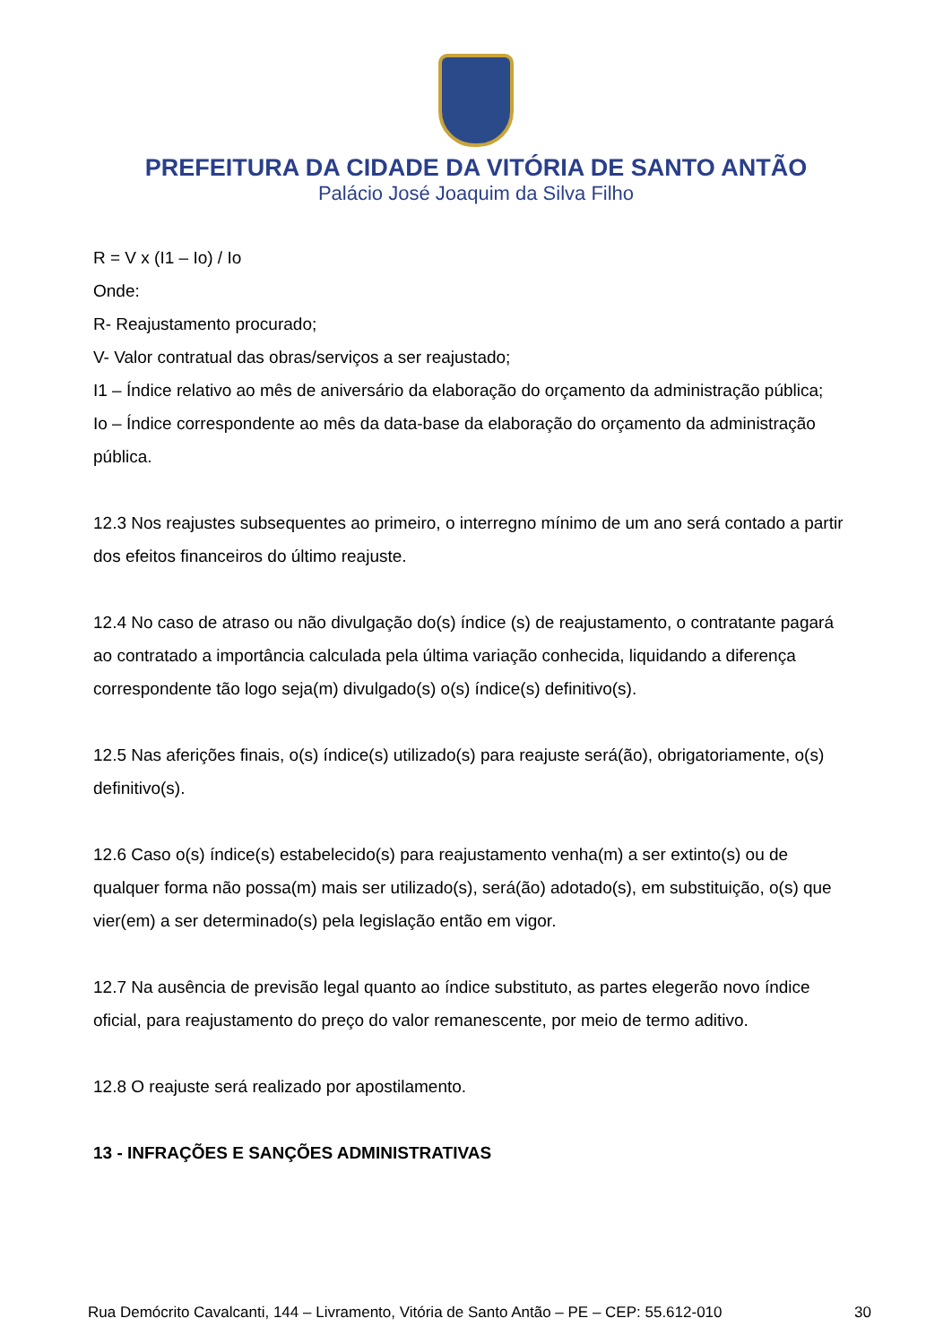PREFEITURA DA CIDADE DA VITÓRIA DE SANTO ANTÃO
Palácio José Joaquim da Silva Filho
R = V x (I1 – Io) / Io
Onde:
R- Reajustamento procurado;
V- Valor contratual das obras/serviços a ser reajustado;
I1 – Índice relativo ao mês de aniversário da elaboração do orçamento da administração pública;
Io – Índice correspondente ao mês da data-base da elaboração do orçamento da administração pública.
12.3 Nos reajustes subsequentes ao primeiro, o interregno mínimo de um ano será contado a partir dos efeitos financeiros do último reajuste.
12.4 No caso de atraso ou não divulgação do(s) índice (s) de reajustamento, o contratante pagará ao contratado a importância calculada pela última variação conhecida, liquidando a diferença correspondente tão logo seja(m) divulgado(s) o(s) índice(s) definitivo(s).
12.5 Nas aferições finais, o(s) índice(s) utilizado(s) para reajuste será(ão), obrigatoriamente, o(s) definitivo(s).
12.6 Caso o(s) índice(s) estabelecido(s) para reajustamento venha(m) a ser extinto(s) ou de qualquer forma não possa(m) mais ser utilizado(s), será(ão) adotado(s), em substituição, o(s) que vier(em) a ser determinado(s) pela legislação então em vigor.
12.7 Na ausência de previsão legal quanto ao índice substituto, as partes elegerão novo índice oficial, para reajustamento do preço do valor remanescente, por meio de termo aditivo.
12.8 O reajuste será realizado por apostilamento.
13 - INFRAÇÕES E SANÇÕES ADMINISTRATIVAS
Rua Demócrito Cavalcanti, 144 – Livramento, Vitória de Santo Antão – PE – CEP: 55.612-010 30